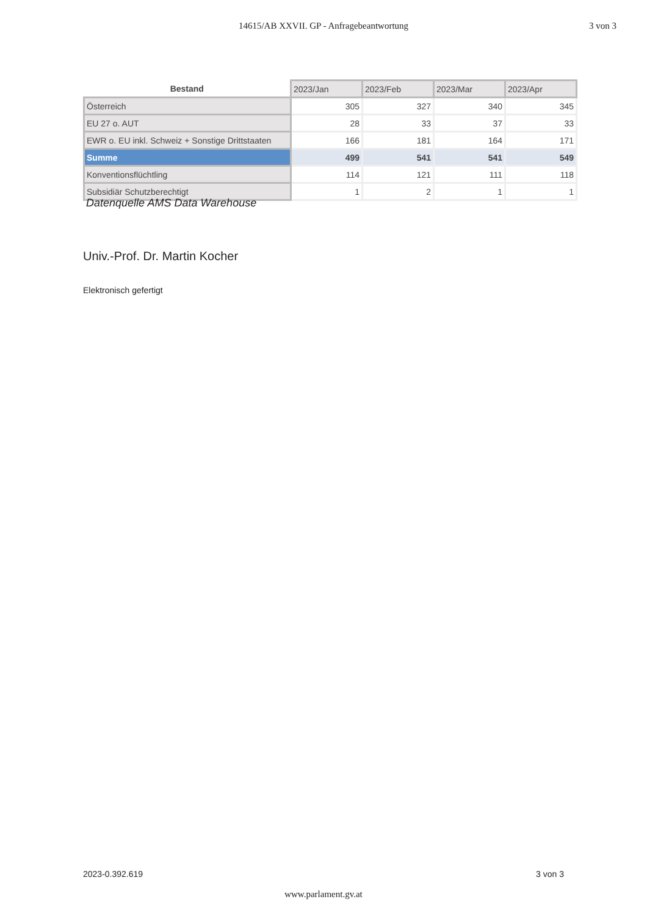14615/AB XXVII. GP - Anfragebeantwortung 3 von 3
| Bestand | 2023/Jan | 2023/Feb | 2023/Mar | 2023/Apr |
| --- | --- | --- | --- | --- |
| Österreich | 305 | 327 | 340 | 345 |
| EU 27 o. AUT | 28 | 33 | 37 | 33 |
| EWR o. EU inkl. Schweiz + Sonstige Drittstaaten | 166 | 181 | 164 | 171 |
| Summe | 499 | 541 | 541 | 549 |
| Konventionsflüchtling | 114 | 121 | 111 | 118 |
| Subsidiär Schutzberechtigt | 1 | 2 | 1 | 1 |
Datenquelle AMS Data Warehouse
Univ.-Prof. Dr. Martin Kocher
Elektronisch gefertigt
2023-0.392.619 3 von 3
www.parlament.gv.at